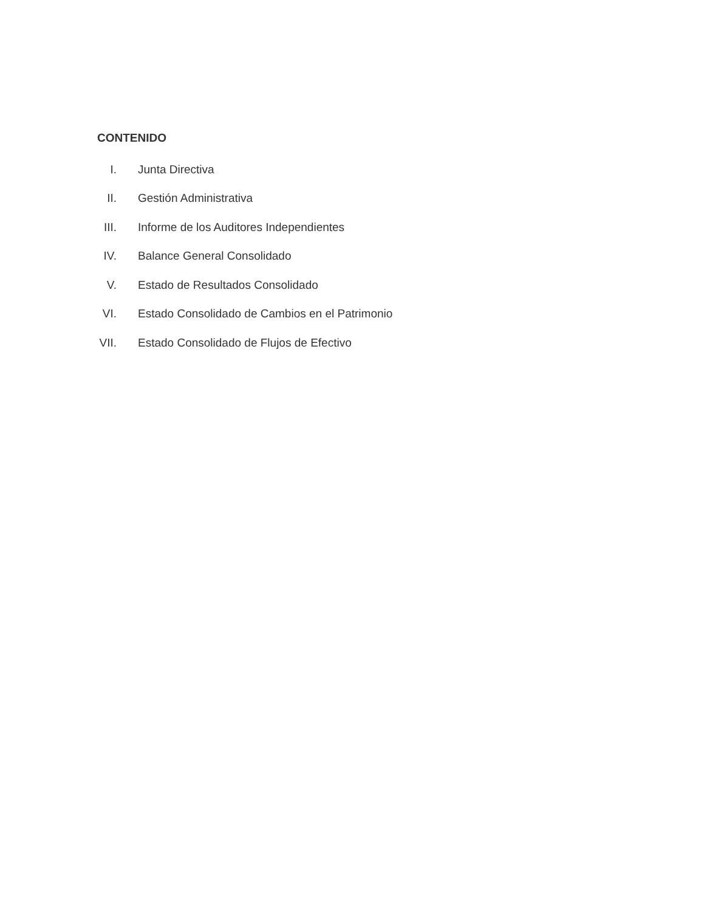CONTENIDO
I. Junta Directiva
II. Gestión Administrativa
III. Informe de los Auditores Independientes
IV. Balance General Consolidado
V. Estado de Resultados Consolidado
VI. Estado Consolidado de Cambios en el Patrimonio
VII. Estado Consolidado de Flujos de Efectivo